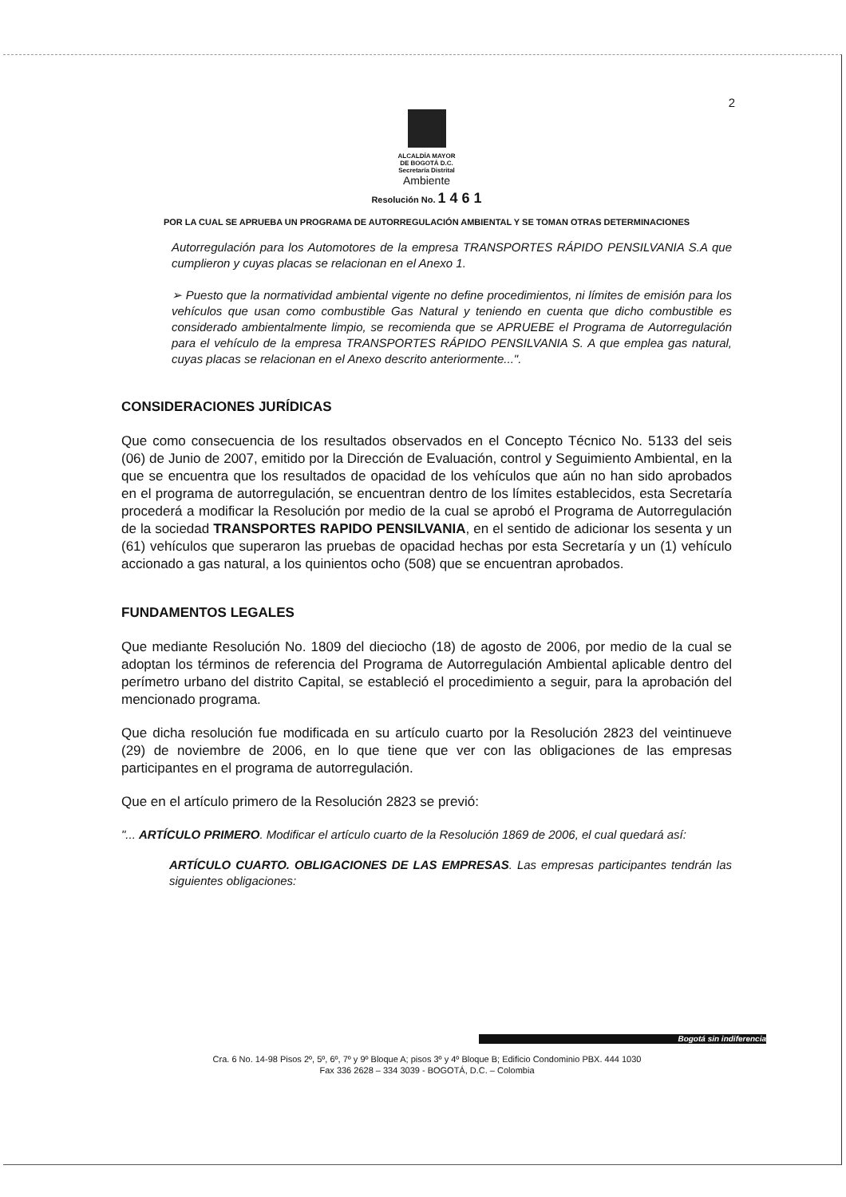2
ALCALDÍA MAYOR
DE BOGOTÁ D.C.
Secretaría Distrital
Ambiente
Resolución No. 1 4 6 1
POR LA CUAL SE APRUEBA UN PROGRAMA DE AUTORREGULACIÓN AMBIENTAL Y SE TOMAN OTRAS DETERMINACIONES
Autorregulación para los Automotores de la empresa TRANSPORTES RÁPIDO PENSILVANIA S.A que cumplieron y cuyas placas se relacionan en el Anexo 1.
➢ Puesto que la normatividad ambiental vigente no define procedimientos, ni límites de emisión para los vehículos que usan como combustible Gas Natural y teniendo en cuenta que dicho combustible es considerado ambientalmente limpio, se recomienda que se APRUEBE el Programa de Autorregulación para el vehículo de la empresa TRANSPORTES RÁPIDO PENSILVANIA S. A que emplea gas natural, cuyas placas se relacionan en el Anexo descrito anteriormente...".
CONSIDERACIONES JURÍDICAS
Que como consecuencia de los resultados observados en el Concepto Técnico No. 5133 del seis (06) de Junio de 2007, emitido por la Dirección de Evaluación, control y Seguimiento Ambiental, en la que se encuentra que los resultados de opacidad de los vehículos que aún no han sido aprobados en el programa de autorregulación, se encuentran dentro de los límites establecidos, esta Secretaría procederá a modificar la Resolución por medio de la cual se aprobó el Programa de Autorregulación de la sociedad TRANSPORTES RAPIDO PENSILVANIA, en el sentido de adicionar los sesenta y un (61) vehículos que superaron las pruebas de opacidad hechas por esta Secretaría y un (1) vehículo accionado a gas natural, a los quinientos ocho (508) que se encuentran aprobados.
FUNDAMENTOS LEGALES
Que mediante Resolución No. 1809 del dieciocho (18) de agosto de 2006, por medio de la cual se adoptan los términos de referencia del Programa de Autorregulación Ambiental aplicable dentro del perímetro urbano del distrito Capital, se estableció el procedimiento a seguir, para la aprobación del mencionado programa.
Que dicha resolución fue modificada en su artículo cuarto por la Resolución 2823 del veintinueve (29) de noviembre de 2006, en lo que tiene que ver con las obligaciones de las empresas participantes en el programa de autorregulación.
Que en el artículo primero de la Resolución 2823 se previó:
"... ARTÍCULO PRIMERO. Modificar el artículo cuarto de la Resolución 1869 de 2006, el cual quedará así:
ARTÍCULO CUARTO. OBLIGACIONES DE LAS EMPRESAS. Las empresas participantes tendrán las siguientes obligaciones:
Bogotá sin indiferencia
Cra. 6 No. 14-98 Pisos 2º, 5º, 6º, 7º y 9º Bloque A; pisos 3º y 4º Bloque B; Edificio Condominio PBX. 444 1030
Fax 336 2628 – 334 3039 - BOGOTÁ, D.C. – Colombia